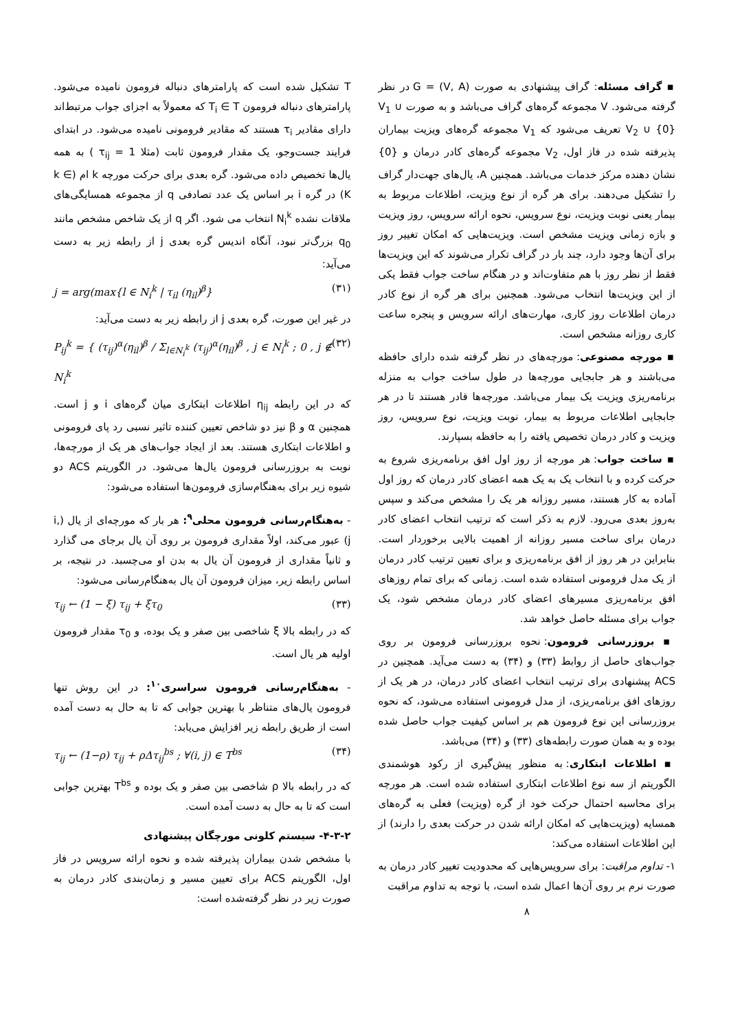T تشکیل شده است که پارامترهای دنباله فرومون نامیده می‌شود. پارامترهای دنباله فرومون T<sub>i</sub> ∈ T که معمولاً به اجزای جواب مرتبط‌اند دارای مقادیر τ<sub>i</sub> هستند که مقادیر فرومونی نامیده می‌شود. در ابتدای فرایند جست‌وجو، یک مقدار فرومون ثابت (مثلا τ<sub>ij</sub> = 1 ) به همه یال‌ها تخصیص داده می‌شود. گره بعدی برای حرکت مورچه k ام (k ∈ K) در گره i بر اساس یک عدد تصادفی q از مجموعه همسایگی‌های ملاقات نشده N<sub>i</sub><sup>k</sup> انتخاب می شود. اگر q از یک شاخص مشخص مانند q<sub>0</sub> بزرگ‌تر نبود، آنگاه اندیس گره بعدی j از رابطه زیر به دست می‌آید:
j = arg(max{l ∈ N<sub>i</sub><sup>k</sup> | τ<sub>il</sub> (η<sub>il</sub>)<sup>β</sup>} (۳۱)
در غیر این صورت، گره بعدی j از رابطه زیر به دست می‌آید:
P<sub>ij</sub><sup>k</sup> = { (τ<sub>ij</sub>)<sup>α</sup>(η<sub>il</sub>)<sup>β</sup> / Σ<sub>l∈N<sub>i</sub><sup>k</sup></sub> (τ<sub>ij</sub>)<sup>α</sup>(η<sub>il</sub>)<sup>β</sup> , j ∈ N<sub>i</sub><sup>k</sup> ; 0 , j ∉ N<sub>i</sub><sup>k</sup> (۳۲)
که در این رابطه η<sub>ij</sub> اطلاعات ابتکاری میان گره‌های i و j است. همچنین α و β نیز دو شاخص تعیین کننده تاثیر نسبی رد پای فرومونی و اطلاعات ابتکاری هستند. بعد از ایجاد جواب‌های هر یک از مورچه‌ها، نوبت به بروزرسانی فرومون یال‌ها می‌شود. در الگوریتم ACS دو شیوه زیر برای به‌هنگام‌سازی فرومون‌ها استفاده می‌شود:
- به‌هنگام‌رسانی فرومون محلی<sup>۹</sup>: هر بار که مورچه‌ای از یال (i, j) عبور می‌کند، اولاً مقداری فرومون بر روی آن یال برجای می گذارد و ثانیاً مقداری از فرومون آن یال به بدن او می‌چسبد. در نتیجه، بر اساس رابطه زیر، میزان فرومون آن یال به‌هنگام‌رسانی می‌شود:
τ<sub>ij</sub> ← (1 − ξ) τ<sub>ij</sub> + ξτ<sub>0</sub> (۳۳)
که در رابطه بالا ξ شاخصی بین صفر و یک بوده، و τ<sub>0</sub> مقدار فرومون اولیه هر یال است.
- به‌هنگام‌رسانی فرومون سراسری<sup>۱۰</sup>: در این روش تنها فرومون یال‌های متناظر با بهترین جوابی که تا به حال به دست آمده است از طریق رابطه زیر افزایش می‌یابد:
τ<sub>ij</sub> ← (1−ρ) τ<sub>ij</sub> + ρΔτ<sub>ij</sub><sup>bs</sup> ; ∀(i, j) ∈ T<sup>bs</sup> (۳۴)
که در رابطه بالا ρ شاخصی بین صفر و یک بوده و T<sup>bs</sup> بهترین جوابی است که تا به حال به دست آمده است.
۴-۳-۲- سیستم کلونی مورچگان پیشنهادی
با مشخص شدن بیماران پذیرفته شده و نحوه ارائه سرویس در فاز اول، الگوریتم ACS برای تعیین مسیر و زمان‌بندی کادر درمان به صورت زیر در نظر گرفته‌شده است:
▪ گراف مسئله: گراف پیشنهادی به صورت G = (V, A) در نظر گرفته می‌شود. V مجموعه گره‌های گراف می‌باشد و به صورت V<sub>1</sub> ∪ V<sub>2</sub> ∪ {0} تعریف می‌شود که V<sub>1</sub> مجموعه گره‌های ویزیت بیماران پذیرفته شده در فاز اول، V<sub>2</sub> مجموعه گره‌های کادر درمان و {0} نشان دهنده مرکز خدمات می‌باشد. همچنین A، یال‌های جهت‌دار گراف را تشکیل می‌دهند. برای هر گره از نوع ویزیت، اطلاعات مربوط به بیمار یعنی نوبت ویزیت، نوع سرویس، نحوه ارائه سرویس، روز ویزیت و بازه زمانی ویزیت مشخص است. ویزیت‌هایی که امکان تغییر روز برای آن‌ها وجود دارد، چند بار در گراف تکرار می‌شوند که این ویزیت‌ها فقط از نظر روز با هم متفاوت‌اند و در هنگام ساخت جواب فقط یکی از این ویزیت‌ها انتخاب می‌شود. همچنین برای هر گره از نوع کادر درمان اطلاعات روز کاری، مهارت‌های ارائه سرویس و پنجره ساعت کاری روزانه مشخص است.
▪ مورچه مصنوعی: مورچه‌های در نظر گرفته شده دارای حافظه می‌باشند و هر جابجایی مورچه‌ها در طول ساخت جواب به منزله برنامه‌ریزی ویزیت یک بیمار می‌باشد. مورچه‌ها قادر هستند تا در هر جابجایی اطلاعات مربوط به بیمار، نوبت ویزیت، نوع سرویس، روز ویزیت و کادر درمان تخصیص یافته را به حافظه بسپارند.
▪ ساخت جواب: هر مورچه از روز اول افق برنامه‌ریزی شروع به حرکت کرده و با انتخاب یک به یک همه اعضای کادر درمان که روز اول آماده به کار هستند، مسیر روزانه هر یک را مشخص می‌کند و سپس به‌روز بعدی می‌رود. لازم به ذکر است که ترتیب انتخاب اعضای کادر درمان برای ساخت مسیر روزانه از اهمیت بالایی برخوردار است. بنابراین در هر روز از افق برنامه‌ریزی و برای تعیین ترتیب کادر درمان از یک مدل فرومونی استفاده شده است. زمانی که برای تمام روزهای افق برنامه‌ریزی مسیرهای اعضای کادر درمان مشخص شود، یک جواب برای مسئله حاصل خواهد شد.
▪ بروزرسانی فرومون: نحوه بروزرسانی فرومون بر روی جواب‌های حاصل از روابط (۳۳) و (۳۴) به دست می‌آید. همچنین در ACS پیشنهادی برای ترتیب انتخاب اعضای کادر درمان، در هر یک از روزهای افق برنامه‌ریزی، از مدل فرومونی استفاده می‌شود، که نحوه بروزرسانی این نوع فرومون هم بر اساس کیفیت جواب حاصل شده بوده و به همان صورت رابطه‌های (۳۳) و (۳۴) می‌باشد.
▪ اطلاعات ابتکاری: به منظور پیش‌گیری از رکود هوشمندی الگوریتم از سه نوع اطلاعات ابتکاری استفاده شده است. هر مورچه برای محاسبه احتمال حرکت خود از گره (ویزیت) فعلی به گره‌های همسایه (ویزیت‌هایی که امکان ارائه شدن در حرکت بعدی را دارند) از این اطلاعات استفاده می‌کند:
۱- تداوم مراقبت: برای سرویس‌هایی که محدودیت تغییر کادر درمان به صورت نرم بر روی آن‌ها اعمال شده است، با توجه به تداوم مراقبت
۸